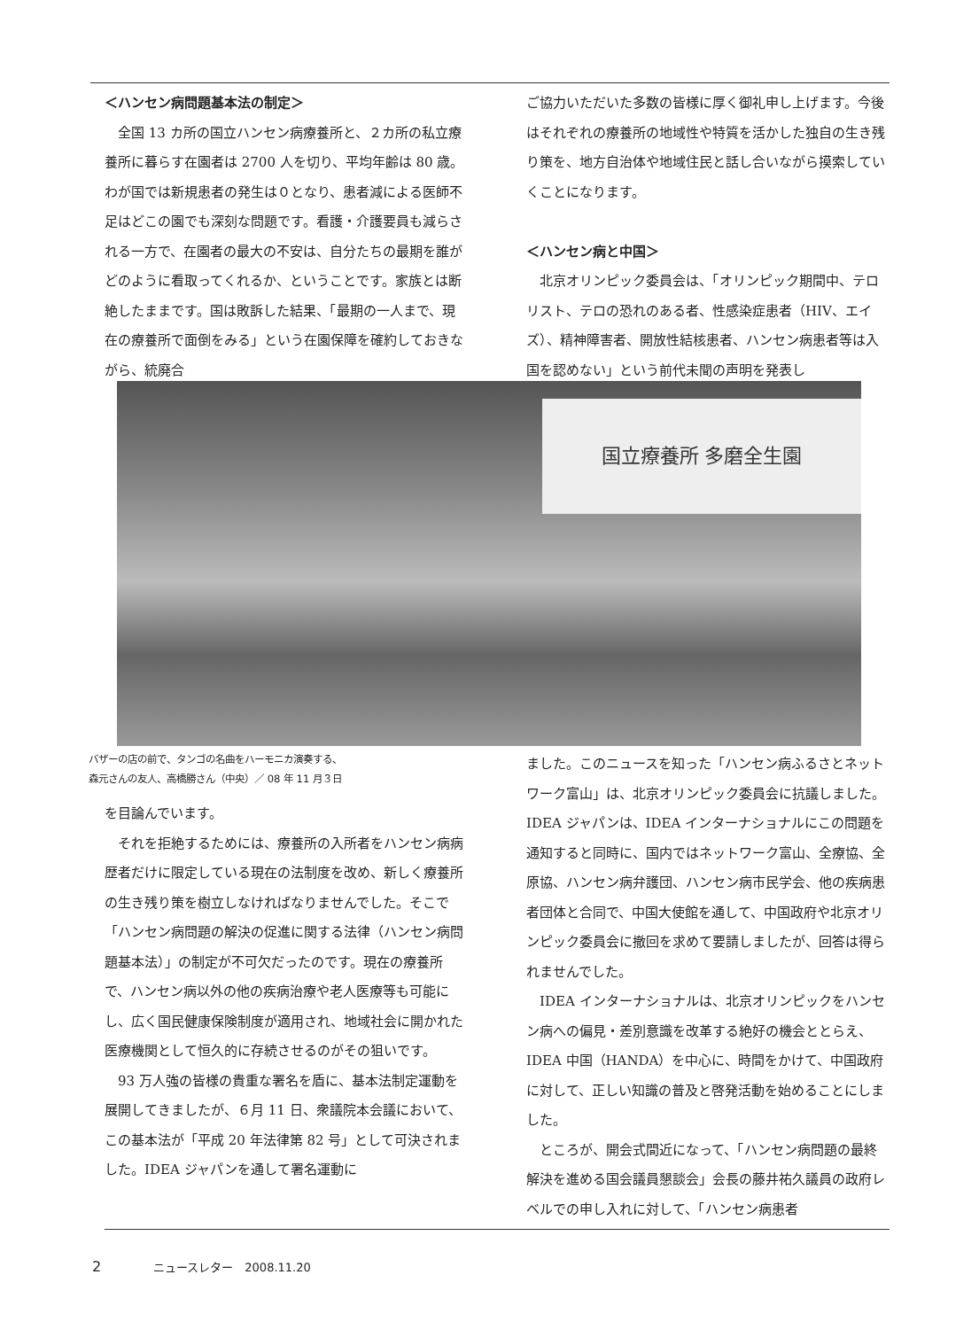＜ハンセン病問題基本法の制定＞
全国 13 カ所の国立ハンセン病療養所と、２カ所の私立療養所に暮らす在園者は 2700 人を切り、平均年齢は 80 歳。わが国では新規患者の発生は０となり、患者減による医師不足はどこの園でも深刻な問題です。看護・介護要員も減らされる一方で、在園者の最大の不安は、自分たちの最期を誰がどのように看取ってくれるか、ということです。家族とは断絶したままです。国は敗訴した結果、「最期の一人まで、現在の療養所で面倒をみる」という在園保障を確約しておきながら、統廃合
ご協力いただいた多数の皆様に厚く御礼申し上げます。今後はそれぞれの療養所の地域性や特質を活かした独自の生き残り策を、地方自治体や地域住民と話し合いながら摸索していくことになります。
＜ハンセン病と中国＞
北京オリンピック委員会は、「オリンピック期間中、テロリスト、テロの恐れのある者、性感染症患者（HIV、エイズ）、精神障害者、開放性結核患者、ハンセン病患者等は入国を認めない」という前代未聞の声明を発表し
国立療養所 多磨全生園
バザーの店の前で、タンゴの名曲をハーモニカ演奏する、
森元さんの友人、高橋勝さん（中央）／ 08 年 11 月３日
を目論んでいます。
それを拒絶するためには、療養所の入所者をハンセン病病歴者だけに限定している現在の法制度を改め、新しく療養所の生き残り策を樹立しなければなりませんでした。そこで「ハンセン病問題の解決の促進に関する法律（ハンセン病問題基本法）」の制定が不可欠だったのです。現在の療養所で、ハンセン病以外の他の疾病治療や老人医療等も可能にし、広く国民健康保険制度が適用され、地域社会に開かれた医療機関として恒久的に存続させるのがその狙いです。
93 万人強の皆様の貴重な署名を盾に、基本法制定運動を展開してきましたが、６月 11 日、衆議院本会議において、この基本法が「平成 20 年法律第 82 号」として可決されました。IDEA ジャパンを通して署名運動に
ました。このニュースを知った「ハンセン病ふるさとネットワーク富山」は、北京オリンピック委員会に抗議しました。IDEA ジャパンは、IDEA インターナショナルにこの問題を通知すると同時に、国内ではネットワーク富山、全療協、全原協、ハンセン病弁護団、ハンセン病市民学会、他の疾病患者団体と合同で、中国大使館を通して、中国政府や北京オリンピック委員会に撤回を求めて要請しましたが、回答は得られませんでした。
IDEA インターナショナルは、北京オリンピックをハンセン病への偏見・差別意識を改革する絶好の機会ととらえ、IDEA 中国（HANDA）を中心に、時間をかけて、中国政府に対して、正しい知識の普及と啓発活動を始めることにしました。
ところが、開会式間近になって、「ハンセン病問題の最終解決を進める国会議員懇談会」会長の藤井祐久議員の政府レベルでの申し入れに対して、「ハンセン病患者
2 ニュースレター　2008.11.20